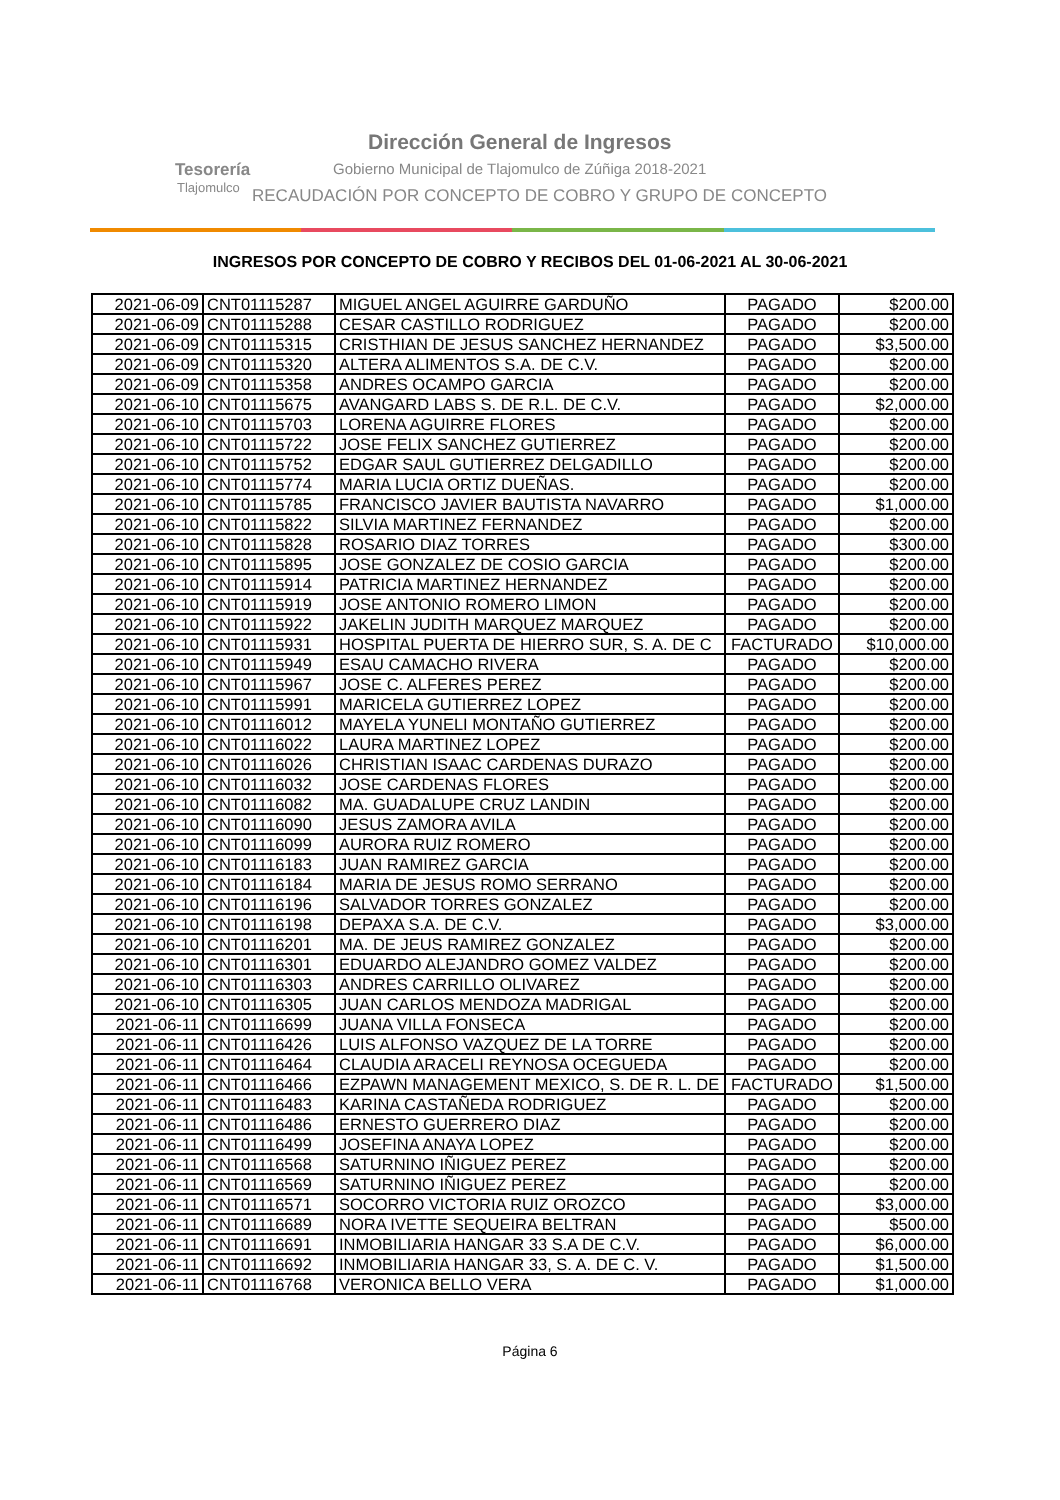Tesorería
Tlajomulco
Dirección General de Ingresos
Gobierno Municipal de Tlajomulco de Zúñiga 2018-2021
RECAUDACIÓN POR CONCEPTO DE COBRO Y GRUPO DE CONCEPTO
INGRESOS POR CONCEPTO DE COBRO Y RECIBOS DEL 01-06-2021 AL 30-06-2021
| 2021-06-09 | CNT01115287 | MIGUEL ANGEL AGUIRRE GARDUÑO | PAGADO | $200.00 |
| 2021-06-09 | CNT01115288 | CESAR CASTILLO RODRIGUEZ | PAGADO | $200.00 |
| 2021-06-09 | CNT01115315 | CRISTHIAN DE JESUS SANCHEZ HERNANDEZ | PAGADO | $3,500.00 |
| 2021-06-09 | CNT01115320 | ALTERA ALIMENTOS S.A. DE C.V. | PAGADO | $200.00 |
| 2021-06-09 | CNT01115358 | ANDRES OCAMPO GARCIA | PAGADO | $200.00 |
| 2021-06-10 | CNT01115675 | AVANGARD LABS S. DE R.L. DE C.V. | PAGADO | $2,000.00 |
| 2021-06-10 | CNT01115703 | LORENA AGUIRRE FLORES | PAGADO | $200.00 |
| 2021-06-10 | CNT01115722 | JOSE FELIX SANCHEZ GUTIERREZ | PAGADO | $200.00 |
| 2021-06-10 | CNT01115752 | EDGAR SAUL GUTIERREZ DELGADILLO | PAGADO | $200.00 |
| 2021-06-10 | CNT01115774 | MARIA LUCIA ORTIZ DUEÑAS. | PAGADO | $200.00 |
| 2021-06-10 | CNT01115785 | FRANCISCO JAVIER BAUTISTA NAVARRO | PAGADO | $1,000.00 |
| 2021-06-10 | CNT01115822 | SILVIA MARTINEZ FERNANDEZ | PAGADO | $200.00 |
| 2021-06-10 | CNT01115828 | ROSARIO DIAZ TORRES | PAGADO | $300.00 |
| 2021-06-10 | CNT01115895 | JOSE GONZALEZ DE COSIO GARCIA | PAGADO | $200.00 |
| 2021-06-10 | CNT01115914 | PATRICIA MARTINEZ HERNANDEZ | PAGADO | $200.00 |
| 2021-06-10 | CNT01115919 | JOSE ANTONIO ROMERO LIMON | PAGADO | $200.00 |
| 2021-06-10 | CNT01115922 | JAKELIN JUDITH MARQUEZ MARQUEZ | PAGADO | $200.00 |
| 2021-06-10 | CNT01115931 | HOSPITAL PUERTA DE HIERRO SUR, S. A. DE C | FACTURADO | $10,000.00 |
| 2021-06-10 | CNT01115949 | ESAU CAMACHO RIVERA | PAGADO | $200.00 |
| 2021-06-10 | CNT01115967 | JOSE C. ALFERES PEREZ | PAGADO | $200.00 |
| 2021-06-10 | CNT01115991 | MARICELA GUTIERREZ LOPEZ | PAGADO | $200.00 |
| 2021-06-10 | CNT01116012 | MAYELA YUNELI MONTAÑO GUTIERREZ | PAGADO | $200.00 |
| 2021-06-10 | CNT01116022 | LAURA MARTINEZ LOPEZ | PAGADO | $200.00 |
| 2021-06-10 | CNT01116026 | CHRISTIAN ISAAC CARDENAS DURAZO | PAGADO | $200.00 |
| 2021-06-10 | CNT01116032 | JOSE CARDENAS FLORES | PAGADO | $200.00 |
| 2021-06-10 | CNT01116082 | MA. GUADALUPE CRUZ LANDIN | PAGADO | $200.00 |
| 2021-06-10 | CNT01116090 | JESUS ZAMORA AVILA | PAGADO | $200.00 |
| 2021-06-10 | CNT01116099 | AURORA RUIZ ROMERO | PAGADO | $200.00 |
| 2021-06-10 | CNT01116183 | JUAN RAMIREZ GARCIA | PAGADO | $200.00 |
| 2021-06-10 | CNT01116184 | MARIA DE JESUS ROMO SERRANO | PAGADO | $200.00 |
| 2021-06-10 | CNT01116196 | SALVADOR TORRES GONZALEZ | PAGADO | $200.00 |
| 2021-06-10 | CNT01116198 | DEPAXA S.A. DE C.V. | PAGADO | $3,000.00 |
| 2021-06-10 | CNT01116201 | MA. DE JEUS RAMIREZ GONZALEZ | PAGADO | $200.00 |
| 2021-06-10 | CNT01116301 | EDUARDO ALEJANDRO GOMEZ VALDEZ | PAGADO | $200.00 |
| 2021-06-10 | CNT01116303 | ANDRES CARRILLO OLIVAREZ | PAGADO | $200.00 |
| 2021-06-10 | CNT01116305 | JUAN CARLOS MENDOZA MADRIGAL | PAGADO | $200.00 |
| 2021-06-11 | CNT01116699 | JUANA VILLA FONSECA | PAGADO | $200.00 |
| 2021-06-11 | CNT01116426 | LUIS ALFONSO VAZQUEZ DE LA TORRE | PAGADO | $200.00 |
| 2021-06-11 | CNT01116464 | CLAUDIA ARACELI REYNOSA OCEGUEDA | PAGADO | $200.00 |
| 2021-06-11 | CNT01116466 | EZPAWN MANAGEMENT MEXICO, S. DE R. L. DE | FACTURADO | $1,500.00 |
| 2021-06-11 | CNT01116483 | KARINA CASTAÑEDA RODRIGUEZ | PAGADO | $200.00 |
| 2021-06-11 | CNT01116486 | ERNESTO GUERRERO DIAZ | PAGADO | $200.00 |
| 2021-06-11 | CNT01116499 | JOSEFINA ANAYA LOPEZ | PAGADO | $200.00 |
| 2021-06-11 | CNT01116568 | SATURNINO IÑIGUEZ PEREZ | PAGADO | $200.00 |
| 2021-06-11 | CNT01116569 | SATURNINO IÑIGUEZ PEREZ | PAGADO | $200.00 |
| 2021-06-11 | CNT01116571 | SOCORRO VICTORIA RUIZ OROZCO | PAGADO | $3,000.00 |
| 2021-06-11 | CNT01116689 | NORA IVETTE SEQUEIRA BELTRAN | PAGADO | $500.00 |
| 2021-06-11 | CNT01116691 | INMOBILIARIA HANGAR 33 S.A DE C.V. | PAGADO | $6,000.00 |
| 2021-06-11 | CNT01116692 | INMOBILIARIA HANGAR 33, S. A. DE C. V. | PAGADO | $1,500.00 |
| 2021-06-11 | CNT01116768 | VERONICA BELLO VERA | PAGADO | $1,000.00 |
Página 6